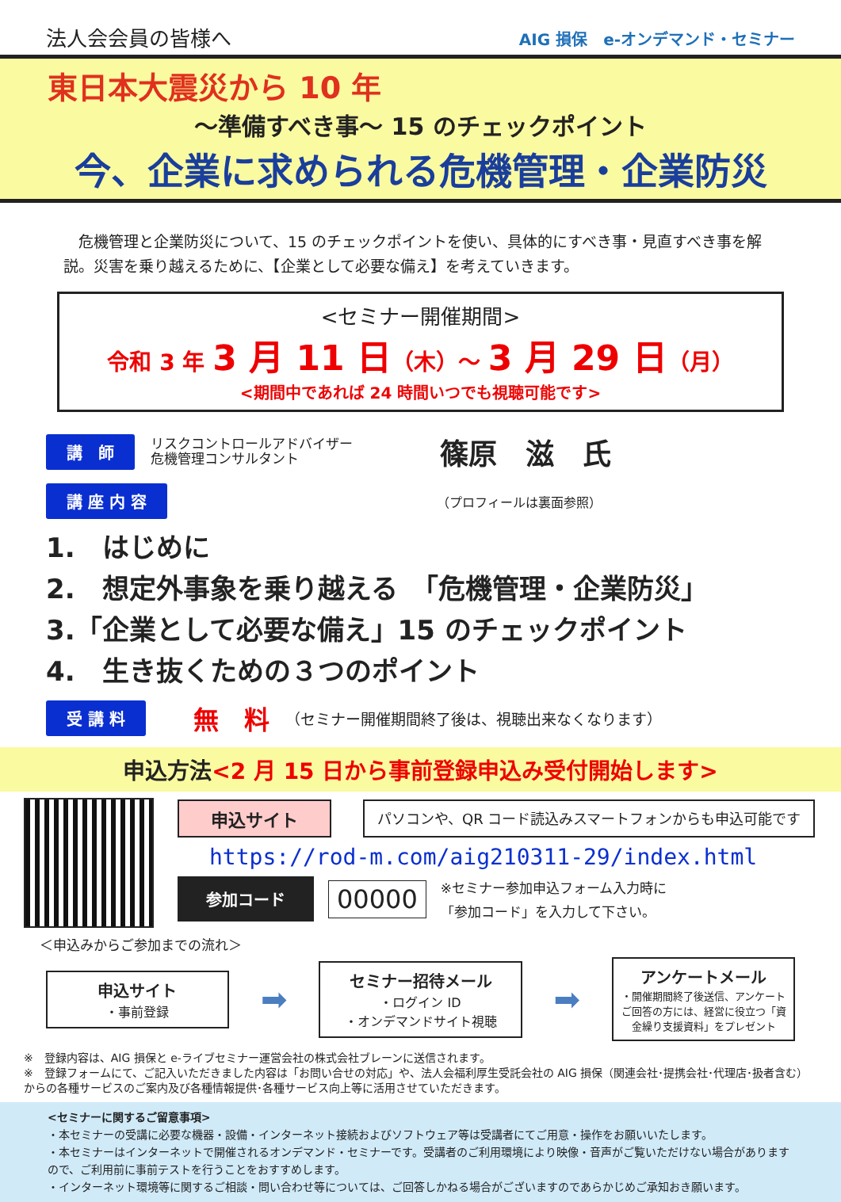法人会会員の皆様へ AIG 損保　e-オンデマンド・セミナー
東日本大震災から 10 年
～準備すべき事～ 15 のチェックポイント
今、企業に求められる危機管理・企業防災
　危機管理と企業防災について、15 のチェックポイントを使い、具体的にすべき事・見直すべき事を解説。災害を乗り越えるために、【企業として必要な備え】を考えていきます。
<セミナー開催期間>
令和 3 年 3 月 11 日（木）～ 3 月 29 日（月）
<期間中であれば 24 時間いつでも視聴可能です>
講　師 リスクコントロールアドバイザー
危機管理コンサルタント 篠原　滋　氏
講 座 内 容 （プロフィールは裏面参照）
1.　はじめに
2.　想定外事象を乗り越える　「危機管理・企業防災」
3.「企業として必要な備え」15 のチェックポイント
4.　生き抜くための３つのポイント
受 講 料 無　料 （セミナー開催期間終了後は、視聴出来なくなります）
申込方法<2 月 15 日から事前登録申込み受付開始します>
申込サイト パソコンや、QR コード読込みスマートフォンからも申込可能です
https://rod-m.com/aig210311-29/index.html
参加コード 00000 ※セミナー参加申込フォーム入力時に
「参加コード」を入力して下さい。
＜申込みからご参加までの流れ＞
申込サイト
・事前登録
➡
セミナー招待メール
・ログイン ID
・オンデマンドサイト視聴
➡
アンケートメール
・開催期間終了後送信、アンケートご回答の方には、経営に役立つ「資金繰り支援資料」をプレゼント
※　登録内容は、AIG 損保と e-ライブセミナー運営会社の株式会社ブレーンに送信されます。
※　登録フォームにて、ご記入いただきました内容は「お問い合せの対応」や、法人会福利厚生受託会社の AIG 損保（関連会社･提携会社･代理店･扱者含む）からの各種サービスのご案内及び各種情報提供･各種サービス向上等に活用させていただきます。
<セミナーに関するご留意事項>
・本セミナーの受講に必要な機器・設備・インターネット接続およびソフトウェア等は受講者にてご用意・操作をお願いいたします。
・本セミナーはインターネットで開催されるオンデマンド・セミナーです。受講者のご利用環境により映像・音声がご覧いただけない場合がありますので、ご利用前に事前テストを行うことをおすすめします。
・インターネット環境等に関するご相談・問い合わせ等については、ご回答しかねる場合がございますのであらかじめご承知おき願います。